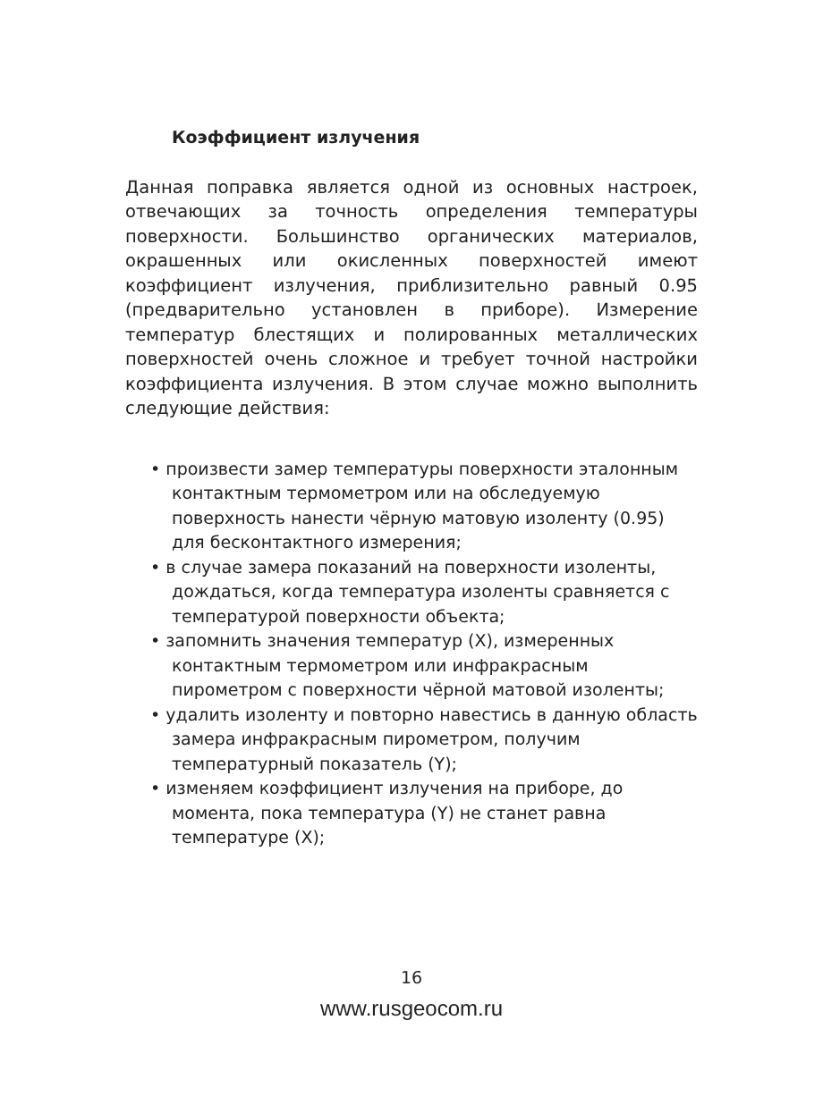Коэффициент излучения
Данная поправка является одной из основных настроек, отвечающих за точность определения температуры поверхности. Большинство органических материалов, окрашенных или окисленных поверхностей имеют коэффициент излучения, приблизительно равный 0.95 (предварительно установлен в приборе). Измерение температур блестящих и полированных металлических поверхностей очень сложное и требует точной настройки коэффициента излучения. В этом случае можно выполнить следующие действия:
• произвести замер температуры поверхности эталонным контактным термометром или на обследуемую поверхность нанести чёрную матовую изоленту (0.95) для бесконтактного измерения;
• в случае замера показаний на поверхности изоленты, дождаться, когда температура изоленты сравняется с температурой поверхности объекта;
• запомнить значения температур (X), измеренных контактным термометром или инфракрасным пирометром с поверхности чёрной матовой изоленты;
• удалить изоленту и повторно навестись в данную область замера инфракрасным пирометром, получим температурный показатель (Y);
• изменяем коэффициент излучения на приборе, до момента, пока температура (Y) не станет равна температуре (X);
16
www.rusgeocom.ru